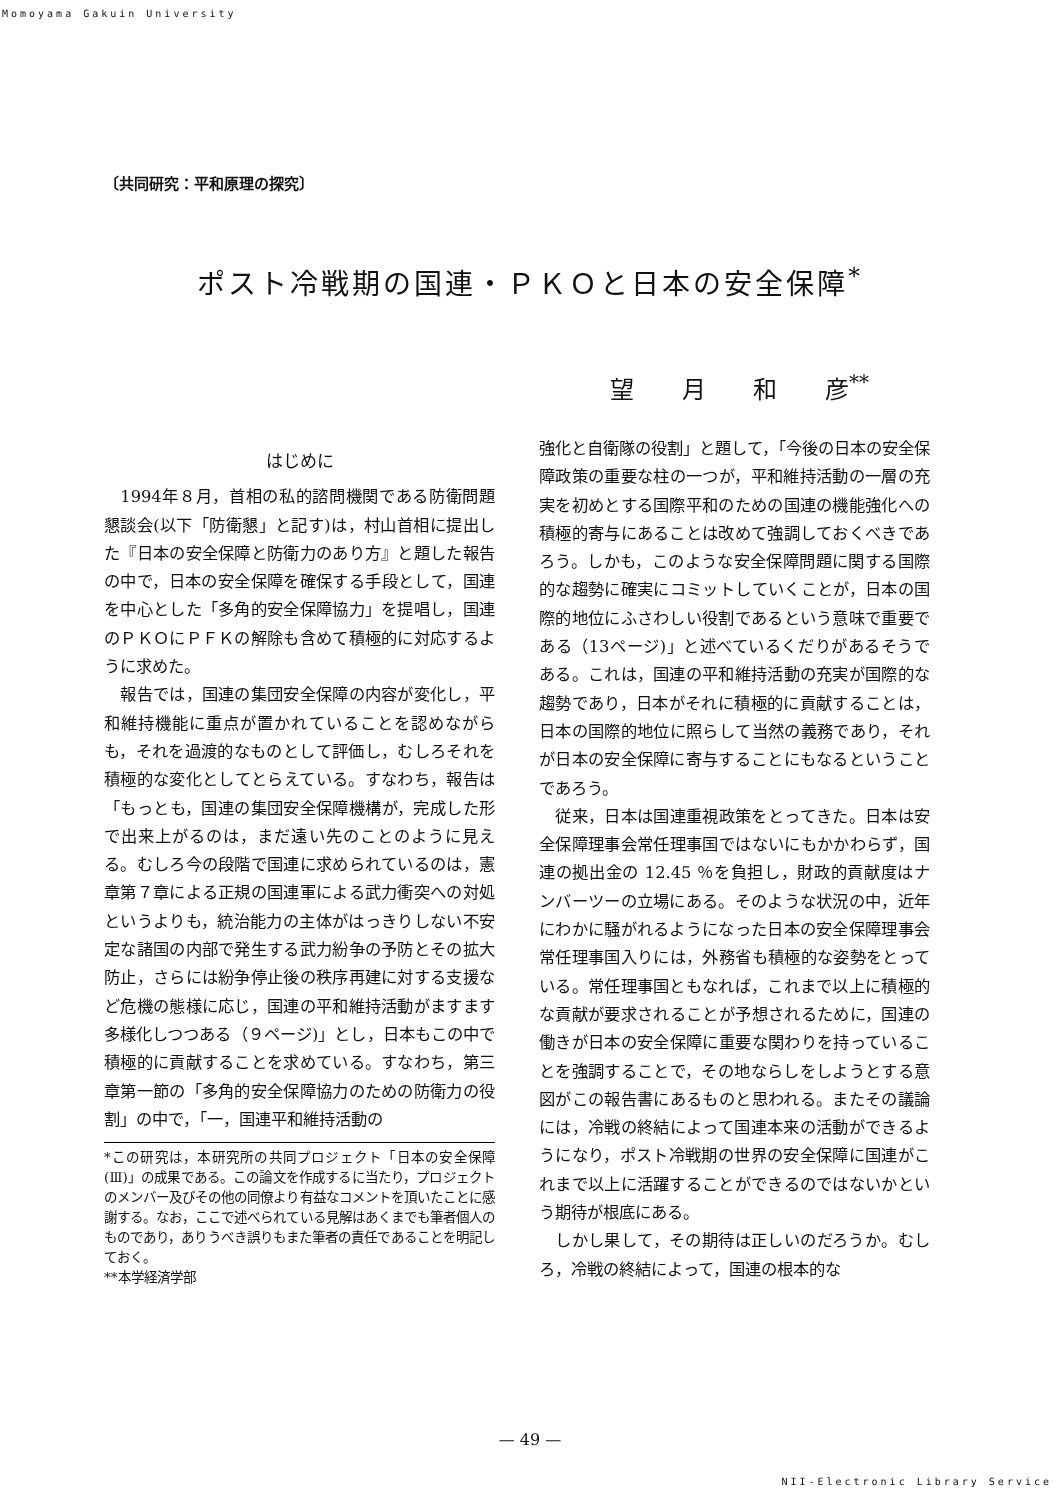Momoyama Gakuin University
〔共同研究：平和原理の探究〕
ポスト冷戦期の国連・ＰＫＯと日本の安全保障<sup>*</sup>
望 月 和 彦<sup>**</sup>
はじめに
1994年８月，首相の私的諮問機関である防衛問題懇談会(以下「防衛懇」と記す)は，村山首相に提出した『日本の安全保障と防衛力のあり方』と題した報告の中で，日本の安全保障を確保する手段として，国連を中心とした「多角的安全保障協力」を提唱し，国連のＰＫＯにＰＦＫの解除も含めて積極的に対応するように求めた。
報告では，国連の集団安全保障の内容が変化し，平和維持機能に重点が置かれていることを認めながらも，それを過渡的なものとして評価し，むしろそれを積極的な変化としてとらえている。すなわち，報告は「もっとも，国連の集団安全保障機構が，完成した形で出来上がるのは，まだ遠い先のことのように見える。むしろ今の段階で国連に求められているのは，憲章第７章による正規の国連軍による武力衝突への対処というよりも，統治能力の主体がはっきりしない不安定な諸国の内部で発生する武力紛争の予防とその拡大防止，さらには紛争停止後の秩序再建に対する支援など危機の態様に応じ，国連の平和維持活動がますます多様化しつつある（９ページ)」とし，日本もこの中で積極的に貢献することを求めている。すなわち，第三章第一節の「多角的安全保障協力のための防衛力の役割」の中で，「一，国連平和維持活動の
*この研究は，本研究所の共同プロジェクト「日本の安全保障(Ⅲ)」の成果である。この論文を作成するに当たり，プロジェクトのメンバー及びその他の同僚より有益なコメントを頂いたことに感謝する。なお，ここで述べられている見解はあくまでも筆者個人のものであり，ありうべき誤りもまた筆者の責任であることを明記しておく。
**本学経済学部
強化と自衛隊の役割」と題して，「今後の日本の安全保障政策の重要な柱の一つが，平和維持活動の一層の充実を初めとする国際平和のための国連の機能強化への積極的寄与にあることは改めて強調しておくべきであろう。しかも，このような安全保障問題に関する国際的な趨勢に確実にコミットしていくことが，日本の国際的地位にふさわしい役割であるという意味で重要である（13ページ)」と述べているくだりがあるそうである。これは，国連の平和維持活動の充実が国際的な趨勢であり，日本がそれに積極的に貢献することは，日本の国際的地位に照らして当然の義務であり，それが日本の安全保障に寄与することにもなるということであろう。
従来，日本は国連重視政策をとってきた。日本は安全保障理事会常任理事国ではないにもかかわらず，国連の拠出金の 12.45 ％を負担し，財政的貢献度はナンバーツーの立場にある。そのような状況の中，近年にわかに騒がれるようになった日本の安全保障理事会常任理事国入りには，外務省も積極的な姿勢をとっている。常任理事国ともなれば，これまで以上に積極的な貢献が要求されることが予想されるために，国連の働きが日本の安全保障に重要な関わりを持っていることを強調することで，その地ならしをしようとする意図がこの報告書にあるものと思われる。またその議論には，冷戦の終結によって国連本来の活動ができるようになり，ポスト冷戦期の世界の安全保障に国連がこれまで以上に活躍することができるのではないかという期待が根底にある。
しかし果して，その期待は正しいのだろうか。むしろ，冷戦の終結によって，国連の根本的な
— 49 —
NII-Electronic Library Service